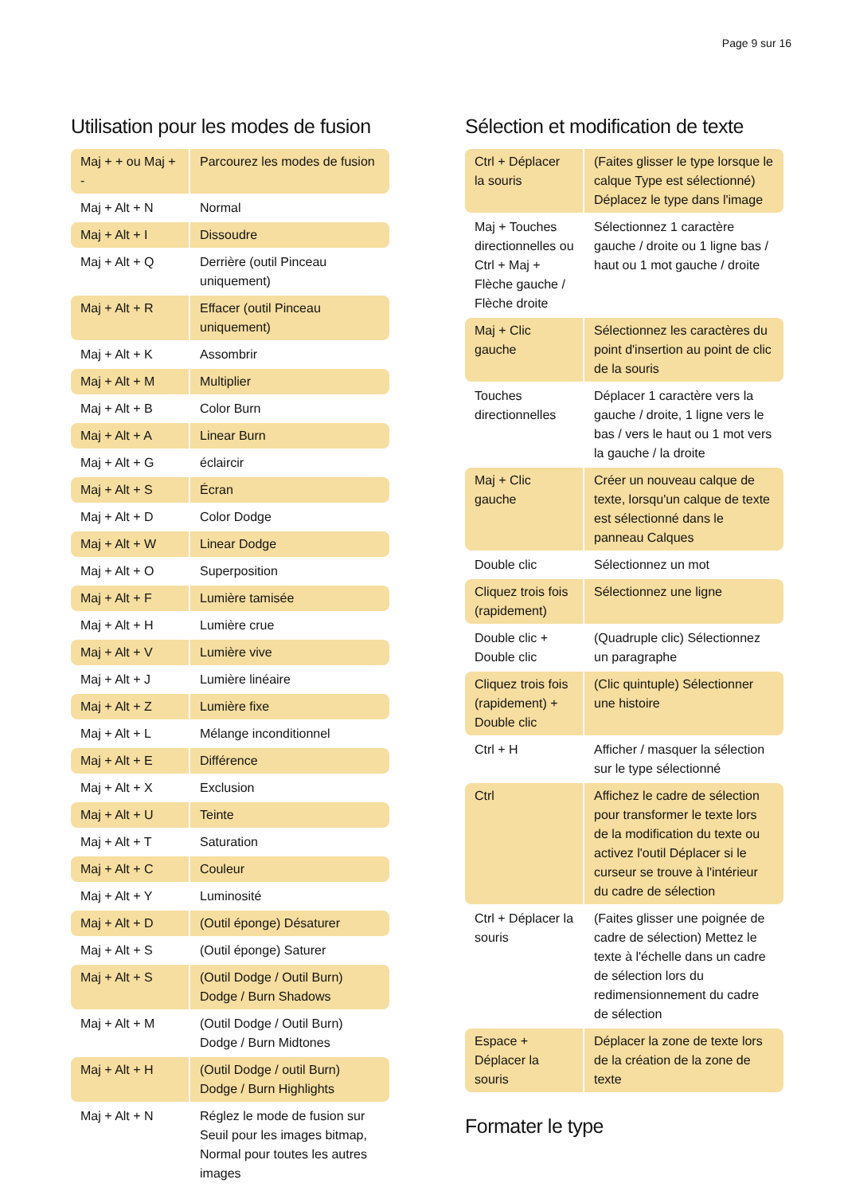Page 9 sur 16
Utilisation pour les modes de fusion
| Maj + + ou Maj + - | Parcourez les modes de fusion |
| Maj + Alt + N | Normal |
| Maj + Alt + I | Dissoudre |
| Maj + Alt + Q | Derrière (outil Pinceau uniquement) |
| Maj + Alt + R | Effacer (outil Pinceau uniquement) |
| Maj + Alt + K | Assombrir |
| Maj + Alt + M | Multiplier |
| Maj + Alt + B | Color Burn |
| Maj + Alt + A | Linear Burn |
| Maj + Alt + G | éclaircir |
| Maj + Alt + S | Écran |
| Maj + Alt + D | Color Dodge |
| Maj + Alt + W | Linear Dodge |
| Maj + Alt + O | Superposition |
| Maj + Alt + F | Lumière tamisée |
| Maj + Alt + H | Lumière crue |
| Maj + Alt + V | Lumière vive |
| Maj + Alt + J | Lumière linéaire |
| Maj + Alt + Z | Lumière fixe |
| Maj + Alt + L | Mélange inconditionnel |
| Maj + Alt + E | Différence |
| Maj + Alt + X | Exclusion |
| Maj + Alt + U | Teinte |
| Maj + Alt + T | Saturation |
| Maj + Alt + C | Couleur |
| Maj + Alt + Y | Luminosité |
| Maj + Alt + D | (Outil éponge) Désaturer |
| Maj + Alt + S | (Outil éponge) Saturer |
| Maj + Alt + S | (Outil Dodge / Outil Burn) Dodge / Burn Shadows |
| Maj + Alt + M | (Outil Dodge / Outil Burn) Dodge / Burn Midtones |
| Maj + Alt + H | (Outil Dodge / outil Burn) Dodge / Burn Highlights |
| Maj + Alt + N | Réglez le mode de fusion sur Seuil pour les images bitmap, Normal pour toutes les autres images |
Sélection et modification de texte
| Ctrl + Déplacer la souris | (Faites glisser le type lorsque le calque Type est sélectionné) Déplacez le type dans l'image |
| Maj + Touches directionnelles ou Ctrl + Maj + Flèche gauche / Flèche droite | Sélectionnez 1 caractère gauche / droite ou 1 ligne bas / haut ou 1 mot gauche / droite |
| Maj + Clic gauche | Sélectionnez les caractères du point d'insertion au point de clic de la souris |
| Touches directionnelles | Déplacer 1 caractère vers la gauche / droite, 1 ligne vers le bas / vers le haut ou 1 mot vers la gauche / la droite |
| Maj + Clic gauche | Créer un nouveau calque de texte, lorsqu'un calque de texte est sélectionné dans le panneau Calques |
| Double clic | Sélectionnez un mot |
| Cliquez trois fois (rapidement) | Sélectionnez une ligne |
| Double clic + Double clic | (Quadruple clic) Sélectionnez un paragraphe |
| Cliquez trois fois (rapidement) + Double clic | (Clic quintuple) Sélectionner une histoire |
| Ctrl + H | Afficher / masquer la sélection sur le type sélectionné |
| Ctrl | Affichez le cadre de sélection pour transformer le texte lors de la modification du texte ou activez l'outil Déplacer si le curseur se trouve à l'intérieur du cadre de sélection |
| Ctrl + Déplacer la souris | (Faites glisser une poignée de cadre de sélection) Mettez le texte à l'échelle dans un cadre de sélection lors du redimensionnement du cadre de sélection |
| Espace + Déplacer la souris | Déplacer la zone de texte lors de la création de la zone de texte |
Formater le type